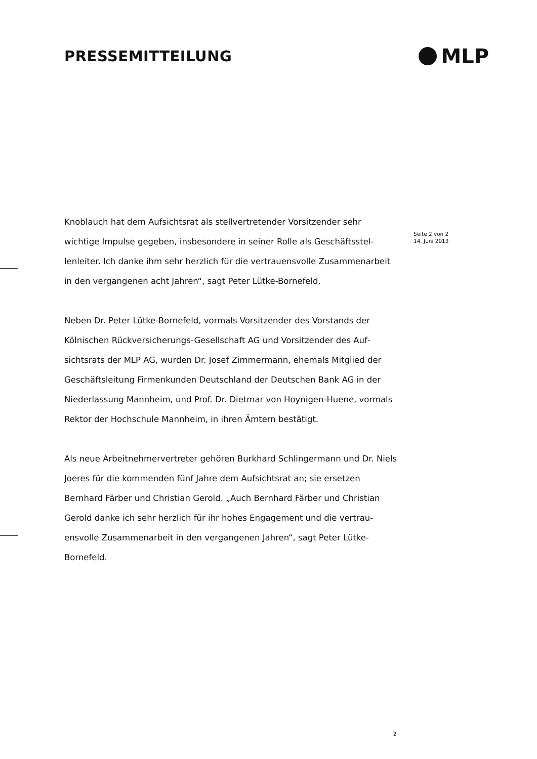PRESSEMITTEILUNG
MLP
Knoblauch hat dem Aufsichtsrat als stellvertretender Vorsitzender sehr wichtige Impulse gegeben, insbesondere in seiner Rolle als Geschäftsstel­lenleiter. Ich danke ihm sehr herzlich für die vertrauensvolle Zusammenar­beit in den vergangenen acht Jahren“, sagt Peter Lütke-Bornefeld.
Neben Dr. Peter Lütke-Bornefeld, vormals Vorsitzender des Vorstands der Kölnischen Rückversicherungs-Gesellschaft AG und Vorsitzender des Auf­sichtsrats der MLP AG, wurden Dr. Josef Zimmermann, ehemals Mitglied der Geschäftsleitung Firmenkunden Deutschland der Deutschen Bank AG in der Niederlassung Mannheim, und Prof. Dr. Dietmar von Hoynigen-Huene, vor­mals Rektor der Hochschule Mannheim, in ihren Ämtern bestätigt.
Als neue Arbeitnehmervertreter gehören Burkhard Schlingermann und Dr. Niels Joeres für die kommenden fünf Jahre dem Aufsichtsrat an; sie ersetzen Bernhard Färber und Christian Gerold. „Auch Bernhard Färber und Christian Gerold danke ich sehr herzlich für ihr hohes Engagement und die vertrau­ensvolle Zusammenarbeit in den vergangenen Jahren“, sagt Peter Lütke-Bornefeld.
Seite 2 von 2
14. Juni 2013
2